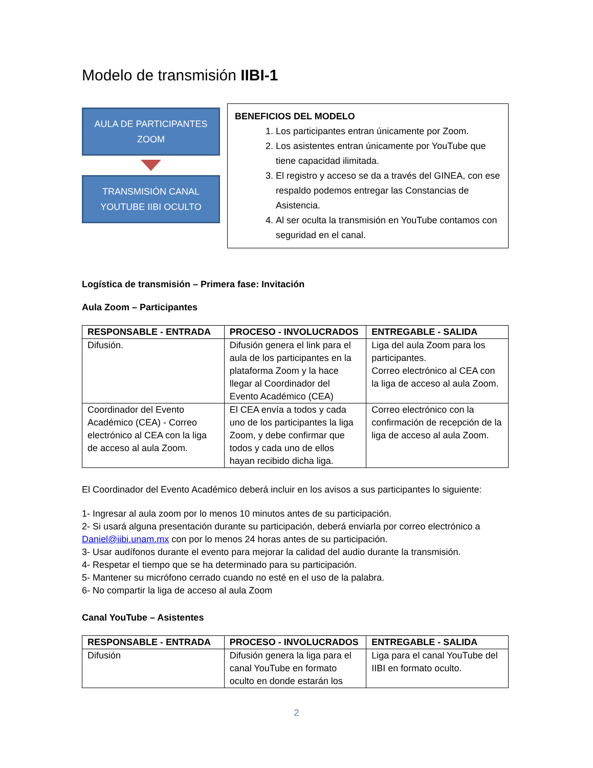Modelo de transmisión IIBI-1
AULA DE PARTICIPANTES ZOOM
TRANSMISIÓN CANAL YOUTUBE IIBI OCULTO
BENEFICIOS DEL MODELO
1. Los participantes entran únicamente por Zoom.
2. Los asistentes entran únicamente por YouTube que tiene capacidad ilimitada.
3. El registro y acceso se da a través del GINEA, con ese respaldo podemos entregar las Constancias de Asistencia.
4. Al ser oculta la transmisión en YouTube contamos con seguridad en el canal.
Logística de transmisión – Primera fase: Invitación
Aula Zoom – Participantes
| RESPONSABLE - ENTRADA | PROCESO - INVOLUCRADOS | ENTREGABLE - SALIDA |
| --- | --- | --- |
| Difusión. | Difusión genera el link para el aula de los participantes en la plataforma Zoom y la hace llegar al Coordinador del Evento Académico (CEA) | Liga del aula Zoom para los participantes. Correo electrónico al CEA con la liga de acceso al aula Zoom. |
| Coordinador del Evento Académico (CEA) - Correo electrónico al CEA con la liga de acceso al aula Zoom. | El CEA envía a todos y cada uno de los participantes la liga Zoom, y debe confirmar que todos y cada uno de ellos hayan recibido dicha liga. | Correo electrónico con la confirmación de recepción de la liga de acceso al aula Zoom. |
El Coordinador del Evento Académico deberá incluir en los avisos a sus participantes lo siguiente:
1- Ingresar al aula zoom por lo menos 10 minutos antes de su participación.
2- Si usará alguna presentación durante su participación, deberá enviarla por correo electrónico a Daniel@iibi.unam.mx con por lo menos 24 horas antes de su participación.
3- Usar audífonos durante el evento para mejorar la calidad del audio durante la transmisión.
4- Respetar el tiempo que se ha determinado para su participación.
5- Mantener su micrófono cerrado cuando no esté en el uso de la palabra.
6- No compartir la liga de acceso al aula Zoom
Canal YouTube – Asistentes
| RESPONSABLE - ENTRADA | PROCESO - INVOLUCRADOS | ENTREGABLE - SALIDA |
| --- | --- | --- |
| Difusión | Difusión genera la liga para el canal YouTube en formato oculto en donde estarán los | Liga para el canal YouTube del IIBI en formato oculto. |
2